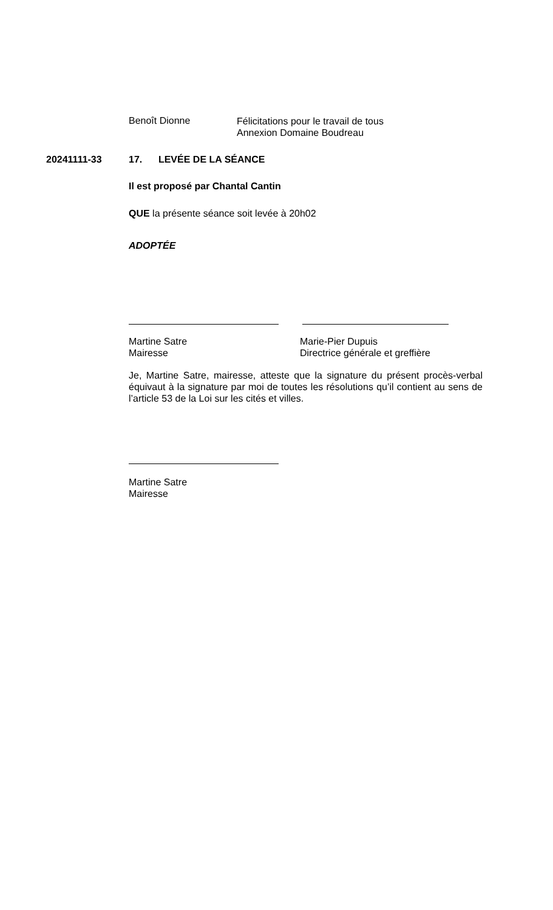Benoît Dionne
Félicitations pour le travail de tous
Annexion Domaine Boudreau
20241111-33 17. LEVÉE DE LA SÉANCE
Il est proposé par Chantal Cantin
QUE la présente séance soit levée à 20h02
ADOPTÉE
Martine Satre
Mairesse
Marie-Pier Dupuis
Directrice générale et greffière
Je, Martine Satre, mairesse, atteste que la signature du présent procès-verbal équivaut à la signature par moi de toutes les résolutions qu’il contient au sens de l’article 53 de la Loi sur les cités et villes.
Martine Satre
Mairesse